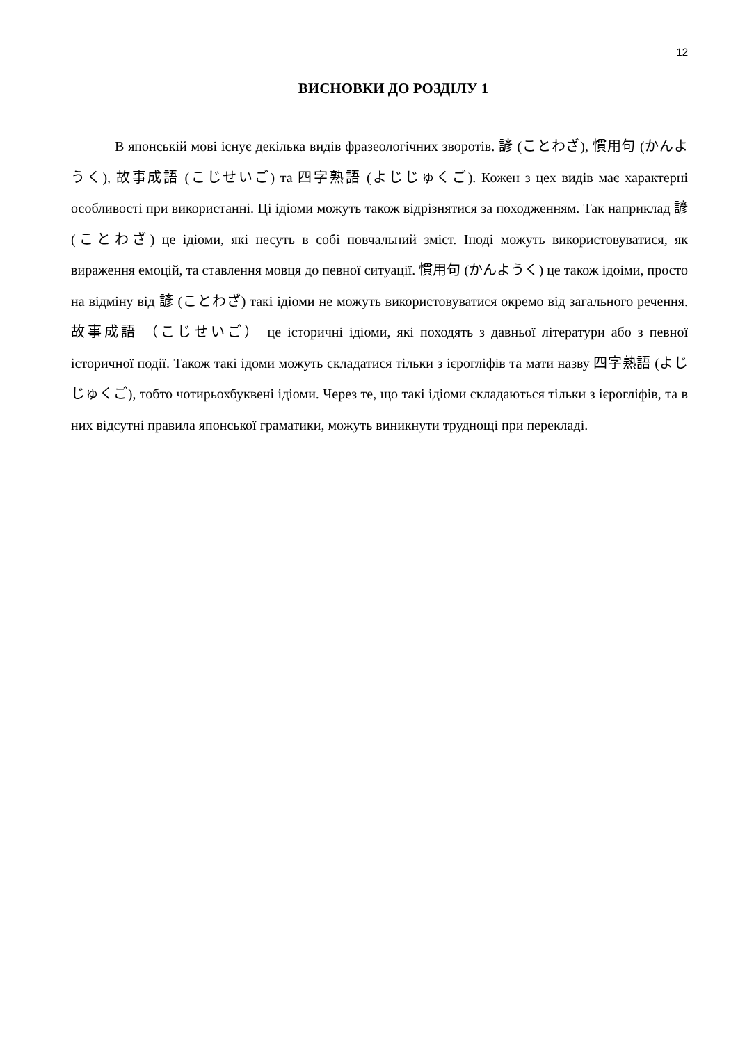12
ВИСНОВКИ ДО РОЗДІЛУ 1
В японській мові існує декілька видів фразеологічних зворотів. 諺 (ことわざ), 慣用句 (かんようく), 故事成語 (こじせいご) та 四字熟語 (よじじゅくご). Кожен з цех видів має характерні особливості при використанні. Ці ідіоми можуть також відрізнятися за походженням. Так наприклад 諺 (ことわざ) це ідіоми, які несуть в собі повчальний зміст. Іноді можуть використовуватися, як вираження емоцій, та ставлення мовця до певної ситуації. 慣用句 (かんようく) це також ідоіми, просто на відміну від 諺 (ことわざ) такі ідіоми не можуть використовуватися окремо від загального речення. 故事成語 （こじせいご） це історичні ідіоми, які походять з давньої літератури або з певної історичної події. Також такі ідоми можуть складатися тільки з ієрогліфів та мати назву 四字熟語 (よじじゅくご), тобто чотирьохбуквені ідіоми. Через те, що такі ідіоми складаються тільки з ієрогліфів, та в них відсутні правила японської граматики, можуть виникнути труднощі при перекладі.